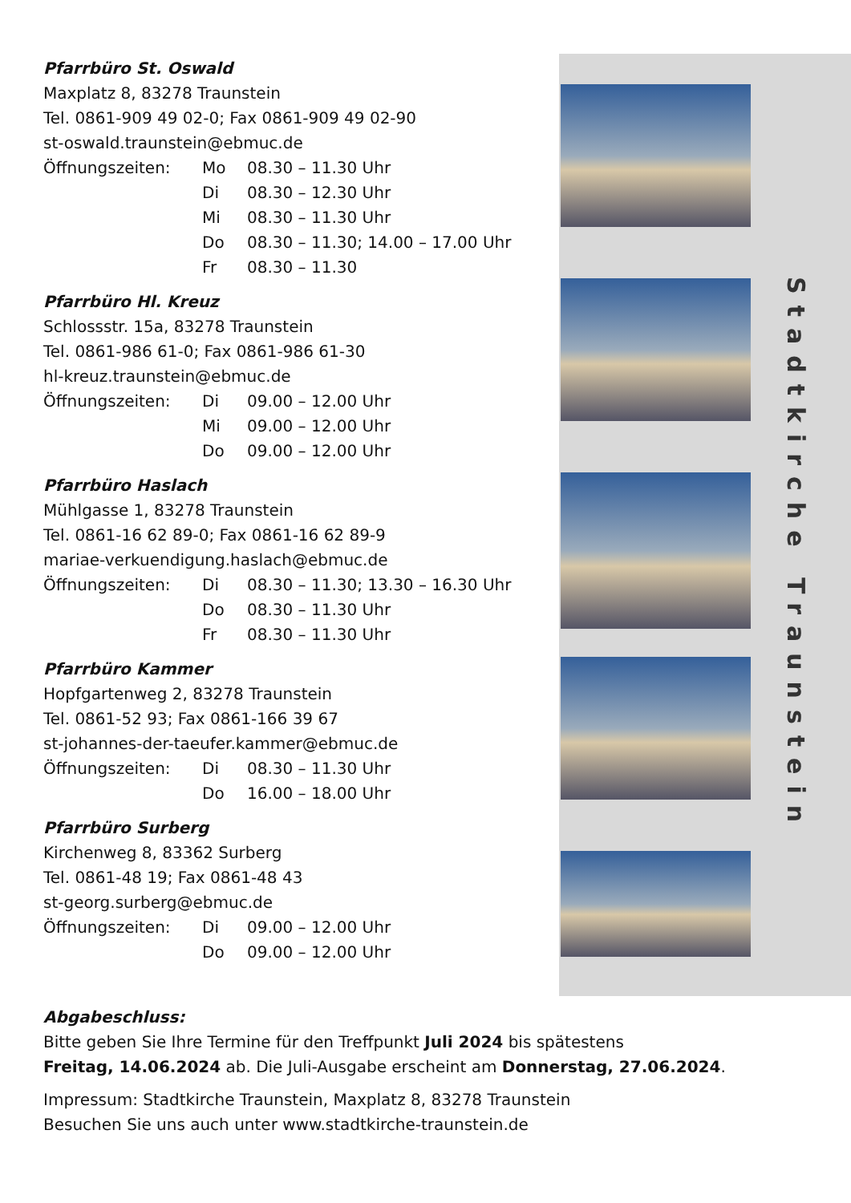Stadtkirche Traunstein
Pfarrbüro St. Oswald
Maxplatz 8, 83278 Traunstein
Tel. 0861-909 49 02-0; Fax 0861-909 49 02-90
st-oswald.traunstein@ebmuc.de
Öffnungszeiten: Mo 08.30 – 11.30 Uhr
Di 08.30 – 12.30 Uhr
Mi 08.30 – 11.30 Uhr
Do 08.30 – 11.30; 14.00 – 17.00 Uhr
Fr 08.30 – 11.30
Pfarrbüro Hl. Kreuz
Schlossstr. 15a, 83278 Traunstein
Tel. 0861-986 61-0; Fax 0861-986 61-30
hl-kreuz.traunstein@ebmuc.de
Öffnungszeiten: Di 09.00 – 12.00 Uhr
Mi 09.00 – 12.00 Uhr
Do 09.00 – 12.00 Uhr
Pfarrbüro Haslach
Mühlgasse 1, 83278 Traunstein
Tel. 0861-16 62 89-0; Fax 0861-16 62 89-9
mariae-verkuendigung.haslach@ebmuc.de
Öffnungszeiten: Di 08.30 – 11.30; 13.30 – 16.30 Uhr
Do 08.30 – 11.30 Uhr
Fr 08.30 – 11.30 Uhr
Pfarrbüro Kammer
Hopfgartenweg 2, 83278 Traunstein
Tel. 0861-52 93; Fax 0861-166 39 67
st-johannes-der-taeufer.kammer@ebmuc.de
Öffnungszeiten: Di 08.30 – 11.30 Uhr
Do 16.00 – 18.00 Uhr
Pfarrbüro Surberg
Kirchenweg 8, 83362 Surberg
Tel. 0861-48 19; Fax 0861-48 43
st-georg.surberg@ebmuc.de
Öffnungszeiten: Di 09.00 – 12.00 Uhr
Do 09.00 – 12.00 Uhr
Abgabeschluss:
Bitte geben Sie Ihre Termine für den Treffpunkt Juli 2024 bis spätestens
Freitag, 14.06.2024 ab. Die Juli-Ausgabe erscheint am Donnerstag, 27.06.2024.
Impressum: Stadtkirche Traunstein, Maxplatz 8, 83278 Traunstein
Besuchen Sie uns auch unter www.stadtkirche-traunstein.de